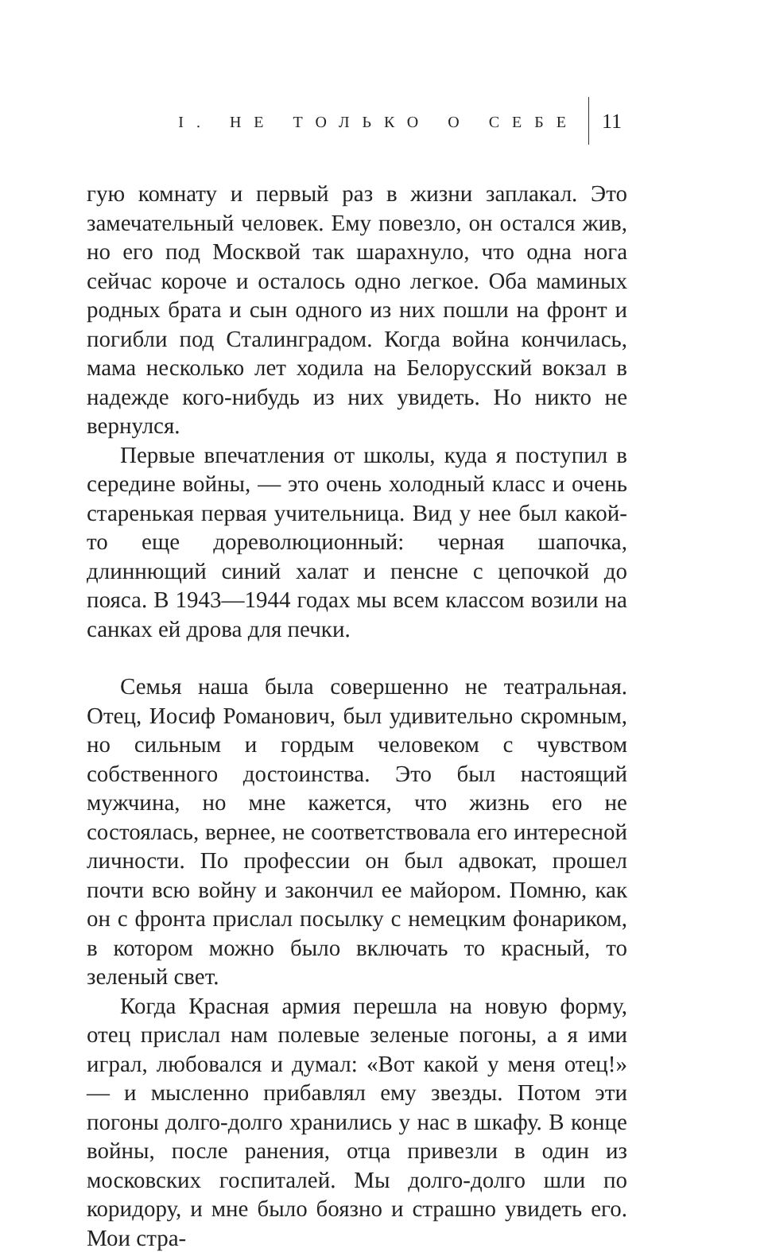I. НЕ ТОЛЬКО О СЕБЕ 11
гую комнату и первый раз в жизни заплакал. Это замечательный человек. Ему повезло, он остался жив, но его под Москвой так шарахнуло, что одна нога сейчас короче и осталось одно легкое. Оба маминых родных брата и сын одного из них пошли на фронт и погибли под Сталинградом. Когда война кончилась, мама несколько лет ходила на Белорусский вокзал в надежде кого-нибудь из них увидеть. Но никто не вернулся.
Первые впечатления от школы, куда я поступил в середине войны, — это очень холодный класс и очень старенькая первая учительница. Вид у нее был какой-то еще дореволюционный: черная шапочка, длиннющий синий халат и пенсне с цепочкой до пояса. В 1943—1944 годах мы всем классом возили на санках ей дрова для печки.
Семья наша была совершенно не театральная. Отец, Иосиф Романович, был удивительно скромным, но сильным и гордым человеком с чувством собственного достоинства. Это был настоящий мужчина, но мне кажется, что жизнь его не состоялась, вернее, не соответствовала его интересной личности. По профессии он был адвокат, прошел почти всю войну и закончил ее майором. Помню, как он с фронта прислал посылку с немецким фонариком, в котором можно было включать то красный, то зеленый свет.
Когда Красная армия перешла на новую форму, отец прислал нам полевые зеленые погоны, а я ими играл, любовался и думал: «Вот какой у меня отец!» — и мысленно прибавлял ему звезды. Потом эти погоны долго-долго хранились у нас в шкафу. В конце войны, после ранения, отца привезли в один из московских госпиталей. Мы долго-долго шли по коридору, и мне было боязно и страшно увидеть его. Мои стра-